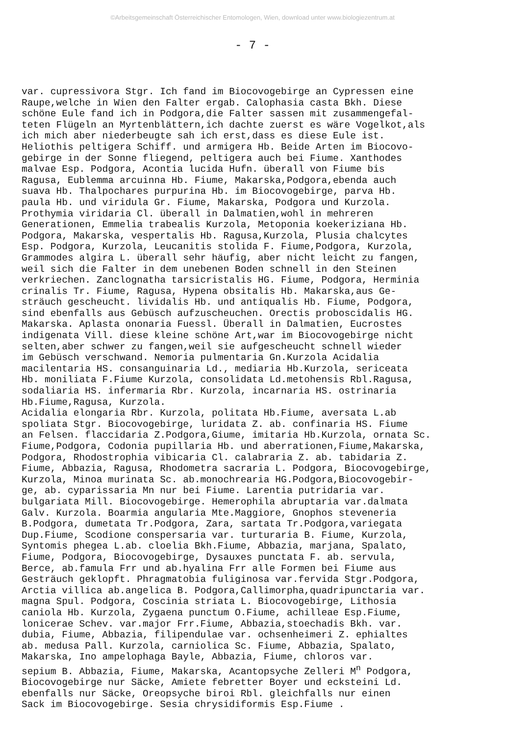©Arbeitsgemeinschaft Österreichischer Entomologen, Wien, download unter www.biologiezentrum.at
- 7 -
var. cupressivora Stgr. Ich fand im Biocovogebirge an Cypressen eine Raupe,welche in Wien den Falter ergab. Calophasia casta Bkh. Diese schöne Eule fand ich in Podgora,die Falter sassen mit zusammengefal- teten Flügeln an Myrtenblättern,ich dachte zuerst es wäre Vogelkot,als ich mich aber niederbeugte sah ich erst,dass es diese Eule ist. Heliothis peltigera Schiff. und armigera Hb. Beide Arten im Biocovo- gebirge in der Sonne fliegend, peltigera auch bei Fiume. Xanthodes malvae Esp. Podgora, Acontia lucida Hufn. überall von Fiume bis Ragusa, Eublemma arcuinna Hb. Fiume, Makarska,Podgora,ebenda auch suava Hb. Thalpochares purpurina Hb. im Biocovogebirge, parva Hb. paula Hb. und viridula Gr. Fiume, Makarska, Podgora und Kurzola. Prothymia viridaria Cl. überall in Dalmatien,wohl in mehreren Generationen, Emmelia trabealis Kurzola, Metoponia koekeriziana Hb. Podgora, Makarska, vespertalis Hb. Ragusa,Kurzola, Plusia chalcytes Esp. Podgora, Kurzola, Leucanitis stolida F. Fiume,Podgora, Kurzola, Grammodes algira L. überall sehr häufig, aber nicht leicht zu fangen, weil sich die Falter in dem unebenen Boden schnell in den Steinen verkriechen. Zanclognatha tarsicristalis HG. Fiume, Podgora, Herminia crinalis Tr. Fiume, Ragusa, Hypena obsitalis Hb. Makarska,aus Ge- sträuch gescheucht. lividalis Hb. und antiqualis Hb. Fiume, Podgora, sind ebenfalls aus Gebüsch aufzuscheuchen. Orectis proboscidalis HG. Makarska. Aplasta ononaria Fuessl. Überall in Dalmatien, Eucrostes indigenata Vill. diese kleine schöne Art,war im Biocovogebirge nicht selten,aber schwer zu fangen,weil sie aufgescheucht schnell wieder im Gebüsch verschwand. Nemoria pulmentaria Gn.Kurzola Acidalia macilentaria HS. consanguinaria Ld., mediaria Hb.Kurzola, sericeata Hb. moniliata F.Fiume Kurzola, consolidata Ld.metohensis Rbl.Ragusa, sodaliaria HS. infermaria Rbr. Kurzola, incarnaria HS. ostrinaria Hb.Fiume,Ragusa, Kurzola. Acidalia elongaria Rbr. Kurzola, politata Hb.Fiume, aversata L.ab spoliata Stgr. Biocovogebirge, luridata Z. ab. confinaria HS. Fiume an Felsen. flaccidaria Z.Podgora,Giume, imitaria Hb.Kurzola, ornata Sc. Fiume,Podgora, Codonia pupillaria Hb. und aberrationen,Fiume,Makarska, Podgora, Rhodostrophia vibicaria Cl. calabraria Z. ab. tabidaria Z. Fiume, Abbazia, Ragusa, Rhodometra sacraria L. Podgora, Biocovogebirge, Kurzola, Minoa murinata Sc. ab.monochrearia HG.Podgora,Biocovogebir- ge, ab. cyparissaria Mn nur bei Fiume. Larentia putridaria var. bulgariata Mill. Biocovogebirge. Hemerophila abruptaria var.dalmata Galv. Kurzola. Boarmia angularia Mte.Maggiore, Gnophos steveneria B.Podgora, dumetata Tr.Podgora, Zara, sartata Tr.Podgora,variegata Dup.Fiume, Scodione conspersaria var. turturaria B. Fiume, Kurzola, Syntomis phegea L.ab. cloelia Bkh.Fiume, Abbazia, marjana, Spalato, Fiume, Podgora, Biocovogebirge, Dysauxes punctata F. ab. servula, Berce, ab.famula Frr und ab.hyalina Frr alle Formen bei Fiume aus Gesträuch geklopft. Phragmatobia fuliginosa var.fervida Stgr.Podgora, Arctia villica ab.angelica B. Podgora,Callimorpha,quadripunctaria var. magna Spul. Podgora, Coscinia striata L. Biocovogebirge, Lithosia caniola Hb. Kurzola, Zygaena punctum O.Fiume, achilleae Esp.Fiume, lonicerae Schev. var.major Frr.Fiume, Abbazia,stoechadis Bkh. var. dubia, Fiume, Abbazia, filipendulae var. ochsenheimeri Z. ephialtes ab. medusa Pall. Kurzola, carniolica Sc. Fiume, Abbazia, Spalato, Makarska, Ino ampelophaga Bayle, Abbazia, Fiume, chloros var. sepium B. Abbazia, Fiume, Makarska, Acantopsyche Zelleri M<sup>n</sup> Podgora, Biocovogebirge nur Säcke, Amiete febretter Boyer und ecksteini Ld. ebenfalls nur Säcke, Oreopsyche biroi Rbl. gleichfalls nur einen Sack im Biocovogebirge. Sesia chrysidiformis Esp.Fiume .